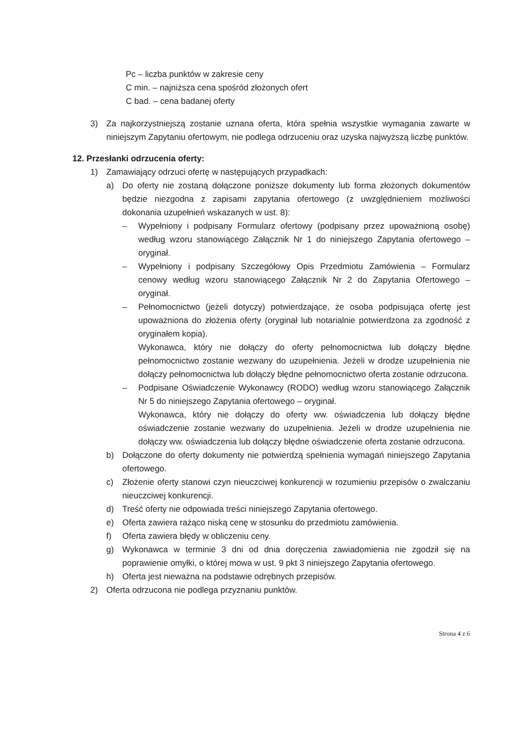Pc – liczba punktów w zakresie ceny
C min. – najniższa cena spośród złożonych ofert
C bad. – cena badanej oferty
3) Za najkorzystniejszą zostanie uznana oferta, która spełnia wszystkie wymagania zawarte w niniejszym Zapytaniu ofertowym, nie podlega odrzuceniu oraz uzyska najwyższą liczbę punktów.
12. Przesłanki odrzucenia oferty:
1) Zamawiający odrzuci ofertę w następujących przypadkach:
a) Do oferty nie zostaną dołączone poniższe dokumenty lub forma złożonych dokumentów będzie niezgodna z zapisami zapytania ofertowego (z uwzględnieniem możliwości dokonania uzupełnień wskazanych w ust. 8):
– Wypełniony i podpisany Formularz ofertowy (podpisany przez upoważnioną osobę) według wzoru stanowiącego Załącznik Nr 1 do niniejszego Zapytania ofertowego – oryginał.
– Wypełniony i podpisany Szczegółowy Opis Przedmiotu Zamówienia – Formularz cenowy według wzoru stanowiącego Załącznik Nr 2 do Zapytania Ofertowego – oryginał.
– Pełnomocnictwo (jeżeli dotyczy) potwierdzające, że osoba podpisująca ofertę jest upoważniona do złożenia oferty (oryginał lub notarialnie potwierdzona za zgodność z oryginałem kopia).
Wykonawca, który nie dołączy do oferty pełnomocnictwa lub dołączy błędne pełnomocnictwo zostanie wezwany do uzupełnienia. Jeżeli w drodze uzupełnienia nie dołączy pełnomocnictwa lub dołączy błędne pełnomocnictwo oferta zostanie odrzucona.
– Podpisane Oświadczenie Wykonawcy (RODO) według wzoru stanowiącego Załącznik Nr 5 do niniejszego Zapytania ofertowego – oryginał.
Wykonawca, który nie dołączy do oferty ww. oświadczenia lub dołączy błędne oświadczenie zostanie wezwany do uzupełnienia. Jeżeli w drodze uzupełnienia nie dołączy ww. oświadczenia lub dołączy błędne oświadczenie oferta zostanie odrzucona.
b) Dołączone do oferty dokumenty nie potwierdzą spełnienia wymagań niniejszego Zapytania ofertowego.
c) Złożenie oferty stanowi czyn nieuczciwej konkurencji w rozumieniu przepisów o zwalczaniu nieuczciwej konkurencji.
d) Treść oferty nie odpowiada treści niniejszego Zapytania ofertowego.
e) Oferta zawiera rażąco niską cenę w stosunku do przedmiotu zamówienia.
f) Oferta zawiera błędy w obliczeniu ceny.
g) Wykonawca w terminie 3 dni od dnia doręczenia zawiadomienia nie zgodził się na poprawienie omyłki, o której mowa w ust. 9 pkt 3 niniejszego Zapytania ofertowego.
h) Oferta jest nieważna na podstawie odrębnych przepisów.
2) Oferta odrzucona nie podlega przyznaniu punktów.
Strona 4 z 6